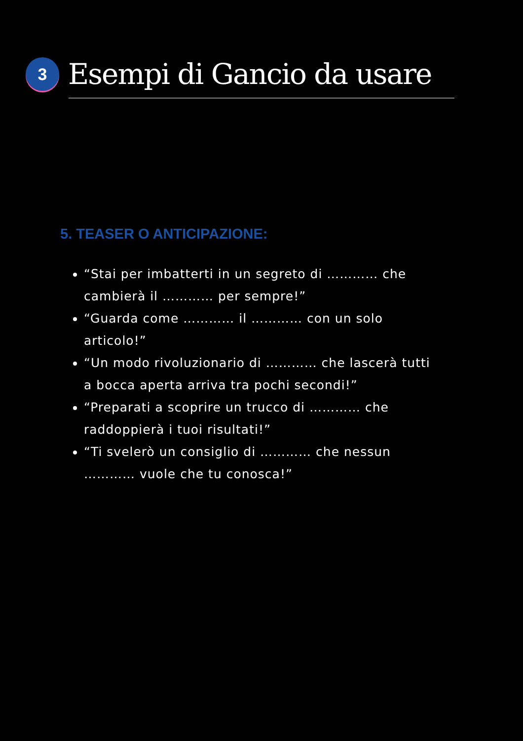3
Esempi di Gancio da usare
5. TEASER O ANTICIPAZIONE:
“Stai per imbatterti in un segreto di ………… che cambierà il ………… per sempre!”
“Guarda come ………… il ………… con un solo articolo!”
“Un modo rivoluzionario di ………… che lascerà tutti a bocca aperta arriva tra pochi secondi!”
“Preparati a scoprire un trucco di ………… che raddoppierà i tuoi risultati!”
“Ti svelerò un consiglio di ………… che nessun ………… vuole che tu conosca!”